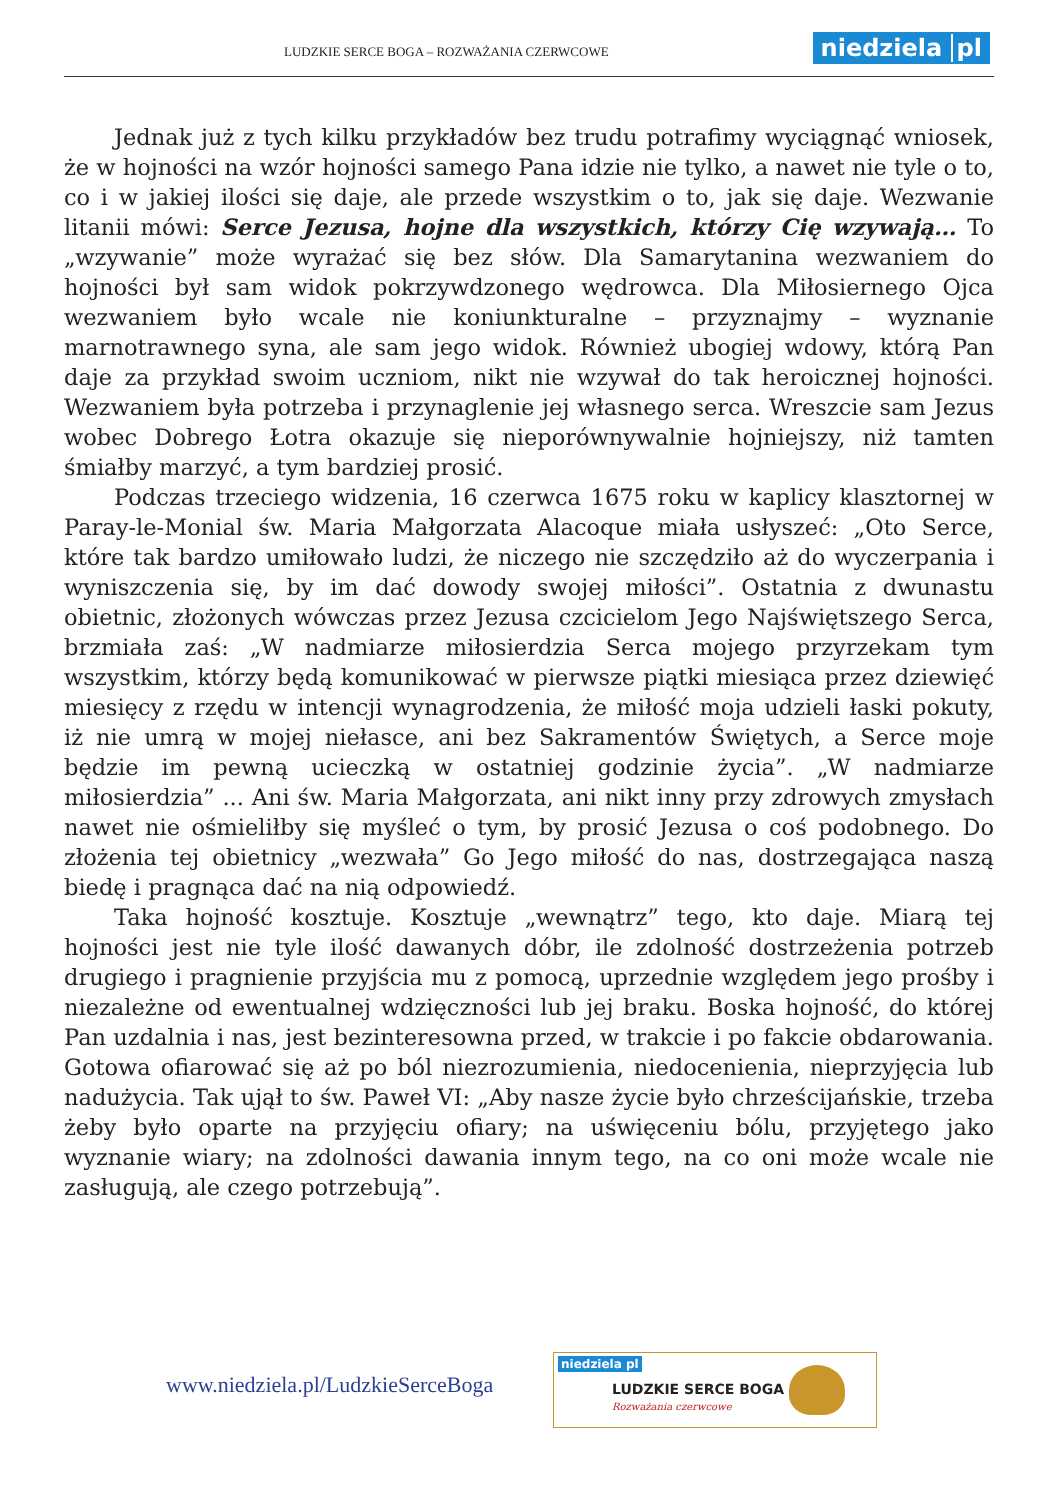LUDZKIE SERCE BOGA – ROZWAŻANIA CZERWCOWE
niedziela pl
Jednak już z tych kilku przykładów bez trudu potrafimy wyciągnąć wniosek, że w hojności na wzór hojności samego Pana idzie nie tylko, a nawet nie tyle o to, co i w jakiej ilości się daje, ale przede wszystkim o to, jak się daje. Wezwanie litanii mówi: Serce Jezusa, hojne dla wszystkich, którzy Cię wzywają… To „wzywanie” może wyrażać się bez słów. Dla Samarytanina wezwaniem do hojności był sam widok pokrzywdzonego wędrowca. Dla Miłosiernego Ojca wezwaniem było wcale nie koniunkturalne – przyznajmy – wyznanie marnotrawnego syna, ale sam jego widok. Również ubogiej wdowy, którą Pan daje za przykład swoim uczniom, nikt nie wzywał do tak heroicznej hojności. Wezwaniem była potrzeba i przynaglenie jej własnego serca. Wreszcie sam Jezus wobec Dobrego Łotra okazuje się nieporównywalnie hojniejszy, niż tamten śmiałby marzyć, a tym bardziej prosić.
Podczas trzeciego widzenia, 16 czerwca 1675 roku w kaplicy klasztornej w Paray-le-Monial św. Maria Małgorzata Alacoque miała usłyszeć: „Oto Serce, które tak bardzo umiłowało ludzi, że niczego nie szczędziło aż do wyczerpania i wyniszczenia się, by im dać dowody swojej miłości”. Ostatnia z dwunastu obietnic, złożonych wówczas przez Jezusa czcicielom Jego Najświętszego Serca, brzmiała zaś: „W nadmiarze miłosierdzia Serca mojego przyrzekam tym wszystkim, którzy będą komunikować w pierwsze piątki miesiąca przez dziewięć miesięcy z rzędu w intencji wynagrodzenia, że miłość moja udzieli łaski pokuty, iż nie umrą w mojej niełasce, ani bez Sakramentów Świętych, a Serce moje będzie im pewną ucieczką w ostatniej godzinie życia”. „W nadmiarze miłosierdzia” ... Ani św. Maria Małgorzata, ani nikt inny przy zdrowych zmysłach nawet nie ośmieliłby się myśleć o tym, by prosić Jezusa o coś podobnego. Do złożenia tej obietnicy „wezwała” Go Jego miłość do nas, dostrzegająca naszą biedę i pragnąca dać na nią odpowiedź.
Taka hojność kosztuje. Kosztuje „wewnątrz” tego, kto daje. Miarą tej hojności jest nie tyle ilość dawanych dóbr, ile zdolność dostrzeżenia potrzeb drugiego i pragnienie przyjścia mu z pomocą, uprzednie względem jego prośby i niezależne od ewentualnej wdzięczności lub jej braku. Boska hojność, do której Pan uzdalnia i nas, jest bezinteresowna przed, w trakcie i po fakcie obdarowania. Gotowa ofiarować się aż po ból niezrozumienia, niedocenienia, nieprzyjęcia lub nadużycia. Tak ujął to św. Paweł VI: „Aby nasze życie było chrześcijańskie, trzeba żeby było oparte na przyjęciu ofiary; na uświęceniu bólu, przyjętego jako wyznanie wiary; na zdolności dawania innym tego, na co oni może wcale nie zasługują, ale czego potrzebują”.
www.niedziela.pl/LudzkieSerceBoga
niedziela pl
LUDZKIE SERCE BOGA
Rozważania czerwcowe